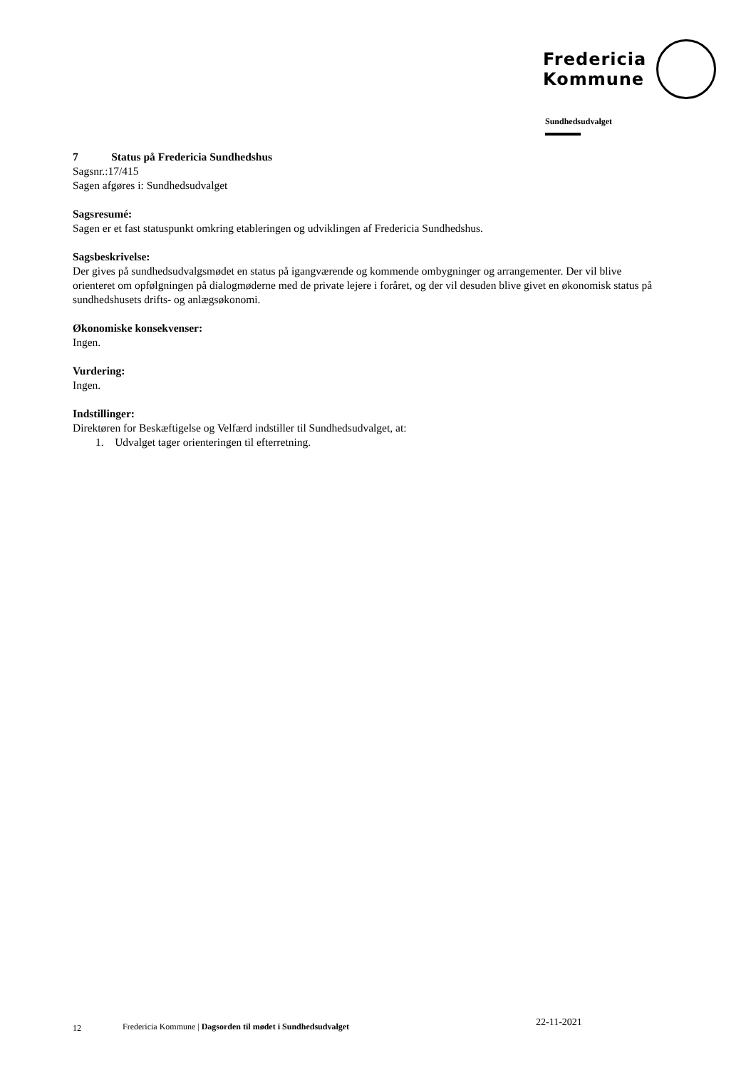Fredericia
Kommune
Sundhedsudvalget
7 Status på Fredericia Sundhedshus
Sagsnr.:17/415
Sagen afgøres i: Sundhedsudvalget
Sagsresumé:
Sagen er et fast statuspunkt omkring etableringen og udviklingen af Fredericia Sundhedshus.
Sagsbeskrivelse:
Der gives på sundhedsudvalgsmødet en status på igangværende og kommende ombygninger og arrangementer. Der vil blive orienteret om opfølgningen på dialogmøderne med de private lejere i foråret, og der vil desuden blive givet en økonomisk status på sundhedshusets drifts- og anlægsøkonomi.
Økonomiske konsekvenser:
Ingen.
Vurdering:
Ingen.
Indstillinger:
Direktøren for Beskæftigelse og Velfærd indstiller til Sundhedsudvalget, at:
1. Udvalget tager orienteringen til efterretning.
12 Fredericia Kommune | Dagsorden til mødet i Sundhedsudvalget 22-11-2021